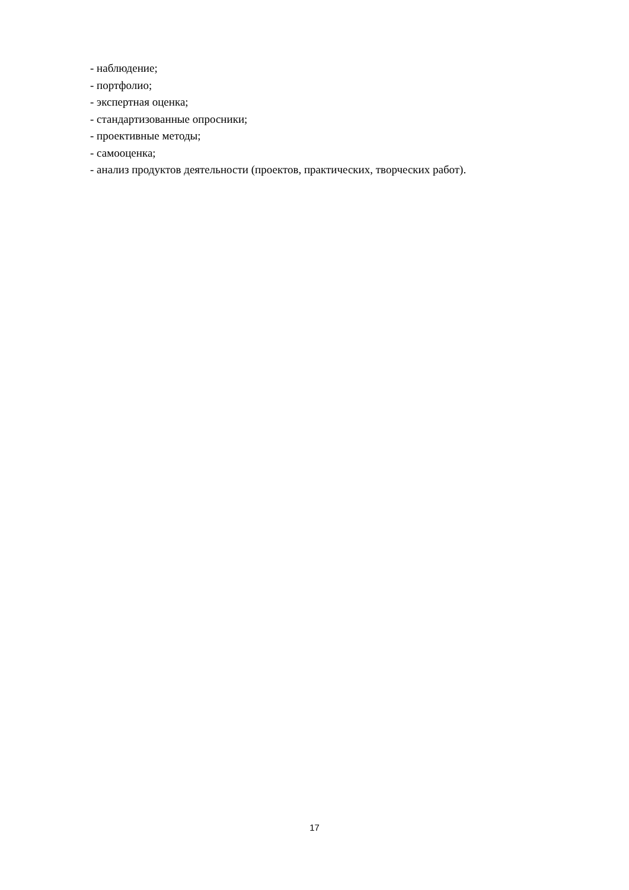- наблюдение;
- портфолио;
- экспертная оценка;
- стандартизованные опросники;
- проективные методы;
- самооценка;
- анализ продуктов деятельности (проектов, практических, творческих работ).
17